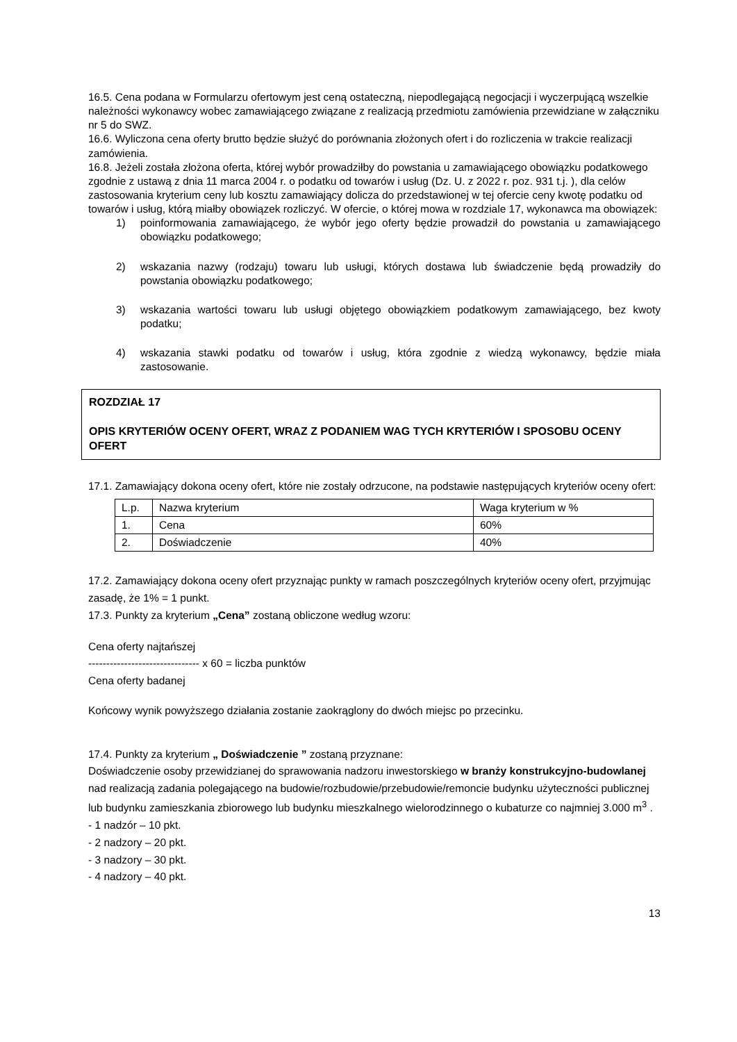16.5. Cena podana w Formularzu ofertowym jest ceną ostateczną, niepodlegającą negocjacji i wyczerpującą wszelkie należności wykonawcy wobec zamawiającego związane z realizacją przedmiotu zamówienia przewidziane w załączniku nr 5 do SWZ.
16.6. Wyliczona cena oferty brutto będzie służyć do porównania złożonych ofert i do rozliczenia w trakcie realizacji zamówienia.
16.8. Jeżeli została złożona oferta, której wybór prowadziłby do powstania u zamawiającego obowiązku podatkowego zgodnie z ustawą z dnia 11 marca 2004 r. o podatku od towarów i usług (Dz. U. z 2022 r. poz. 931 t.j. ), dla celów zastosowania kryterium ceny lub kosztu zamawiający dolicza do przedstawionej w tej ofercie ceny kwotę podatku od towarów i usług, którą miałby obowiązek rozliczyć. W ofercie, o której mowa w rozdziale 17, wykonawca ma obowiązek:
1) poinformowania zamawiającego, że wybór jego oferty będzie prowadził do powstania u zamawiającego obowiązku podatkowego;
2) wskazania nazwy (rodzaju) towaru lub usługi, których dostawa lub świadczenie będą prowadziły do powstania obowiązku podatkowego;
3) wskazania wartości towaru lub usługi objętego obowiązkiem podatkowym zamawiającego, bez kwoty podatku;
4) wskazania stawki podatku od towarów i usług, która zgodnie z wiedzą wykonawcy, będzie miała zastosowanie.
ROZDZIAŁ 17
OPIS KRYTERIÓW OCENY OFERT, WRAZ Z PODANIEM WAG TYCH KRYTERIÓW I SPOSOBU OCENY OFERT
17.1. Zamawiający dokona oceny ofert, które nie zostały odrzucone, na podstawie następujących kryteriów oceny ofert:
| L.p. | Nazwa kryterium | Waga kryterium w % |
| 1. | Cena | 60% |
| 2. | Doświadczenie | 40% |
17.2. Zamawiający dokona oceny ofert przyznając punkty w ramach poszczególnych kryteriów oceny ofert, przyjmując zasadę, że 1% = 1 punkt.
17.3. Punkty za kryterium „Cena” zostaną obliczone według wzoru:
Cena oferty najtańszej
------------------------------- x 60 = liczba punktów
Cena oferty badanej
Końcowy wynik powyższego działania zostanie zaokrąglony do dwóch miejsc po przecinku.
17.4. Punkty za kryterium „ Doświadczenie ” zostaną przyznane:
Doświadczenie osoby przewidzianej do sprawowania nadzoru inwestorskiego w branży konstrukcyjno-budowlanej nad realizacją zadania polegającego na budowie/rozbudowie/przebudowie/remoncie budynku użyteczności publicznej lub budynku zamieszkania zbiorowego lub budynku mieszkalnego wielorodzinnego o kubaturze co najmniej 3.000 m<sup>3</sup> .
- 1 nadzór – 10 pkt.
- 2 nadzory – 20 pkt.
- 3 nadzory – 30 pkt.
- 4 nadzory – 40 pkt.
13